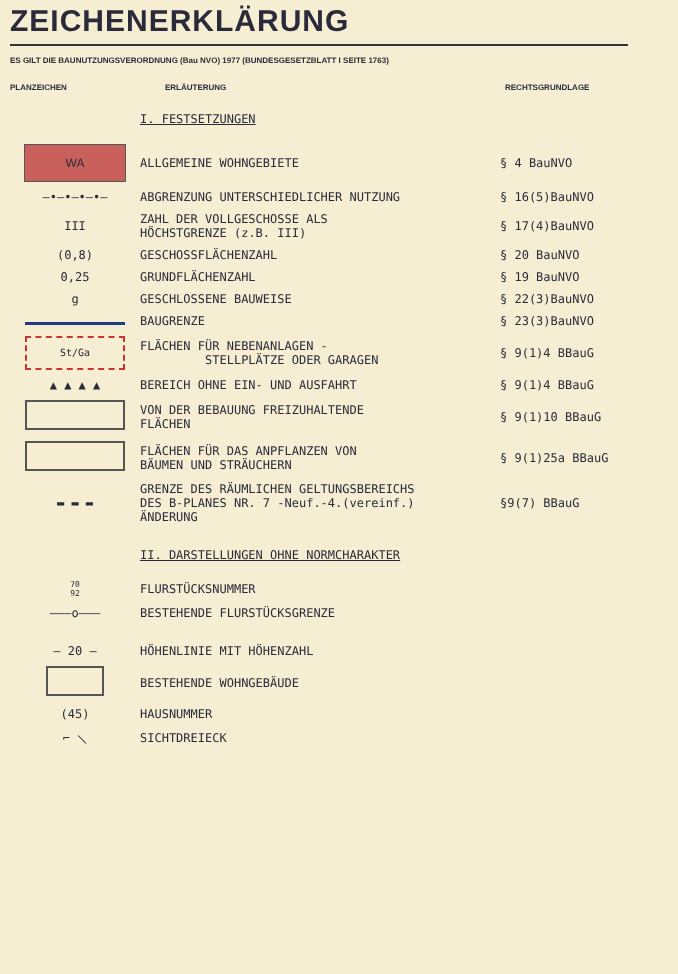ZEICHENERKLÄRUNG
ES GILT DIE BAUNUTZUNGSVERORDNUNG (Bau NVO) 1977 (BUNDESGESETZBLATT I SEITE 1763)
PLANZEICHEN ERLÄUTERUNG RECHTSGRUNDLAGE
| | I. FESTSETZUNGEN | |
| WA | ALLGEMEINE WOHNGEBIETE | § 4 BauNVO |
| —•—•—•—•— | ABGRENZUNG UNTERSCHIEDLICHER NUTZUNG | § 16(5)BauNVO |
| III | ZAHL DER VOLLGESCHOSSE ALS HÖCHSTGRENZE (z.B. III) | § 17(4)BauNVO |
| (0,8) | GESCHOSSFLÄCHENZAHL | § 20 BauNVO |
| 0,25 | GRUNDFLÄCHENZAHL | § 19 BauNVO |
| g | GESCHLOSSENE BAUWEISE | § 22(3)BauNVO |
| | BAUGRENZE | § 23(3)BauNVO |
| St/Ga | FLÄCHEN FÜR NEBENANLAGEN - STELLPLÄTZE ODER GARAGEN | § 9(1)4 BBauG |
| ▲ ▲ ▲ ▲ | BEREICH OHNE EIN- UND AUSFAHRT | § 9(1)4 BBauG |
| | VON DER BEBAUUNG FREIZUHALTENDE FLÄCHEN | § 9(1)10 BBauG |
| | FLÄCHEN FÜR DAS ANPFLANZEN VON BÄUMEN UND STRÄUCHERN | § 9(1)25a BBauG |
| ▬ ▬ ▬ | GRENZE DES RÄUMLICHEN GELTUNGSBEREICHS DES B-PLANES NR. 7 -Neuf.-4.(vereinf.) ÄNDERUNG | §9(7) BBauG |
| | II. DARSTELLUNGEN OHNE NORMCHARAKTER | |
| 70 92 | FLURSTÜCKSNUMMER | |
| ———o——— | BESTEHENDE FLURSTÜCKSGRENZE | |
| — 20 — | HÖHENLINIE MIT HÖHENZAHL | |
| | BESTEHENDE WOHNGEBÄUDE | |
| (45) | HAUSNUMMER | |
| ⌐ ⟍ | SICHTDREIECK | |